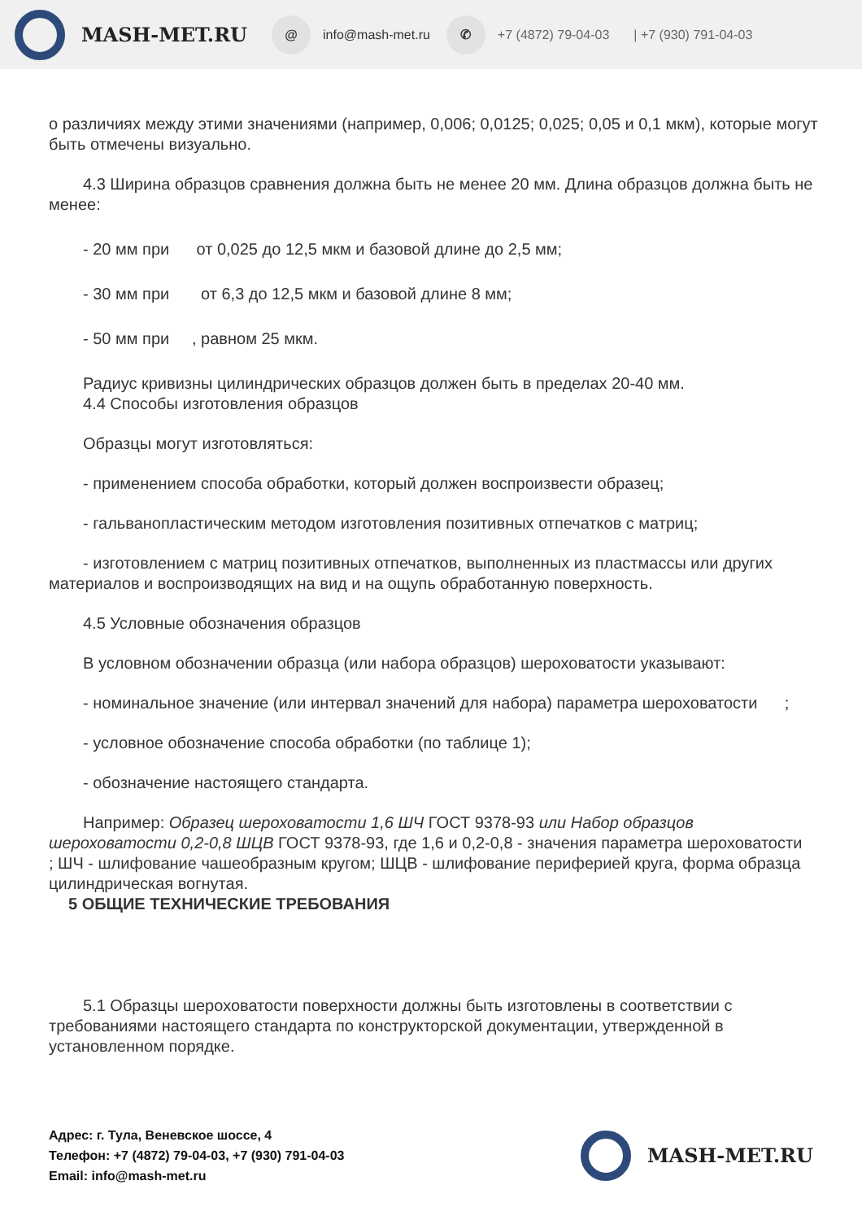MASH-MET.RU @ info@mash-met.ru ✆ +7 (4872) 79-04-03 | +7 (930) 791-04-03
о различиях между этими значениями (например, 0,006; 0,0125; 0,025; 0,05 и 0,1 мкм), которые могут быть отмечены визуально.
4.3 Ширина образцов сравнения должна быть не менее 20 мм. Длина образцов должна быть не менее:
- 20 мм при от 0,025 до 12,5 мкм и базовой длине до 2,5 мм;
- 30 мм при от 6,3 до 12,5 мкм и базовой длине 8 мм;
- 50 мм при , равном 25 мкм.
Радиус кривизны цилиндрических образцов должен быть в пределах 20-40 мм.
4.4 Способы изготовления образцов
Образцы могут изготовляться:
- применением способа обработки, который должен воспроизвести образец;
- гальванопластическим методом изготовления позитивных отпечатков с матриц;
- изготовлением с матриц позитивных отпечатков, выполненных из пластмассы или других материалов и воспроизводящих на вид и на ощупь обработанную поверхность.
4.5 Условные обозначения образцов
В условном обозначении образца (или набора образцов) шероховатости указывают:
- номинальное значение (или интервал значений для набора) параметра шероховатости ;
- условное обозначение способа обработки (по таблице 1);
- обозначение настоящего стандарта.
Например: Образец шероховатости 1,6 ШЧ ГОСТ 9378-93 или Набор образцов шероховатости 0,2-0,8 ШЦВ ГОСТ 9378-93, где 1,6 и 0,2-0,8 - значения параметра шероховатости ; ШЧ - шлифование чашеобразным кругом; ШЦВ - шлифование периферией круга, форма образца цилиндрическая вогнутая.
5 ОБЩИЕ ТЕХНИЧЕСКИЕ ТРЕБОВАНИЯ
5.1 Образцы шероховатости поверхности должны быть изготовлены в соответствии с требованиями настоящего стандарта по конструкторской документации, утвержденной в установленном порядке.
Адрес: г. Тула, Веневское шоссе, 4
Телефон: +7 (4872) 79-04-03, +7 (930) 791-04-03
Email: info@mash-met.ru
MASH-MET.RU